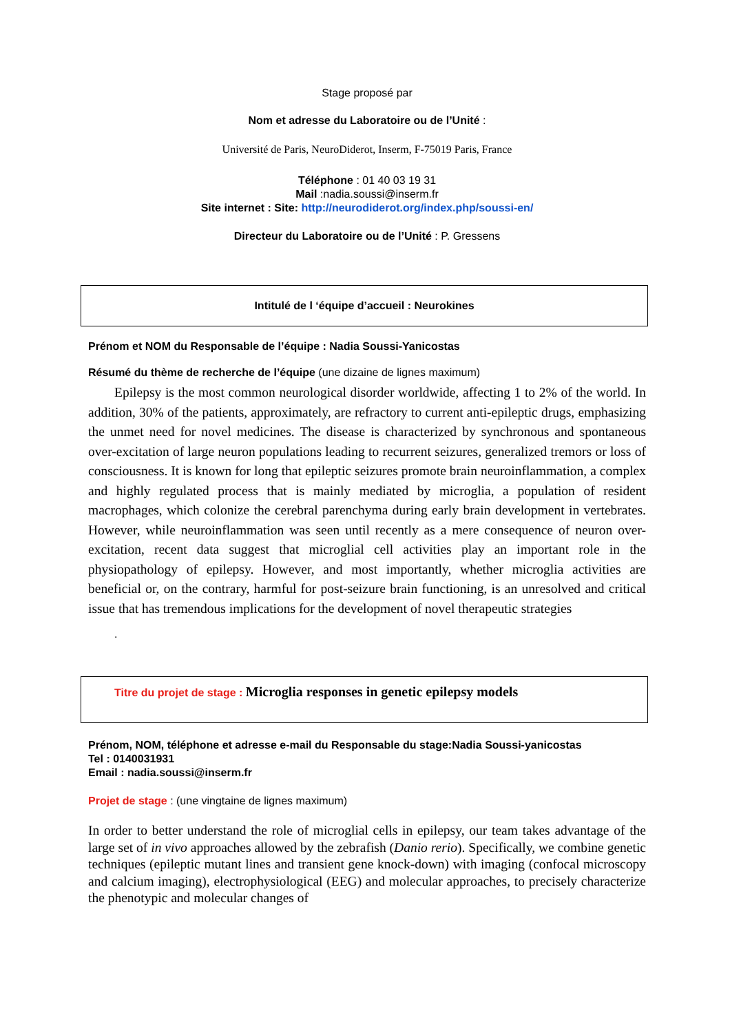Stage proposé par
Nom et adresse du Laboratoire ou de l’Unité :
Université de Paris, NeuroDiderot, Inserm, F-75019 Paris, France
Téléphone : 01 40 03 19 31
Mail :nadia.soussi@inserm.fr
Site internet : Site: http://neurodiderot.org/index.php/soussi-en/
Directeur du Laboratoire ou de l’Unité : P. Gressens
Intitulé de l ‘équipe d’accueil : Neurokines
Prénom et NOM du Responsable de l’équipe : Nadia Soussi-Yanicostas
Résumé du thème de recherche de l’équipe (une dizaine de lignes maximum)
Epilepsy is the most common neurological disorder worldwide, affecting 1 to 2% of the world. In addition, 30% of the patients, approximately, are refractory to current anti-epileptic drugs, emphasizing the unmet need for novel medicines. The disease is characterized by synchronous and spontaneous over-excitation of large neuron populations leading to recurrent seizures, generalized tremors or loss of consciousness. It is known for long that epileptic seizures promote brain neuroinflammation, a complex and highly regulated process that is mainly mediated by microglia, a population of resident macrophages, which colonize the cerebral parenchyma during early brain development in vertebrates. However, while neuroinflammation was seen until recently as a mere consequence of neuron over-excitation, recent data suggest that microglial cell activities play an important role in the physiopathology of epilepsy. However, and most importantly, whether microglia activities are beneficial or, on the contrary, harmful for post-seizure brain functioning, is an unresolved and critical issue that has tremendous implications for the development of novel therapeutic strategies
.
Titre du projet de stage : Microglia responses in genetic epilepsy models
Prénom, NOM, téléphone et adresse e-mail du Responsable du stage:Nadia Soussi-yanicostas
Tel : 0140031931
Email : nadia.soussi@inserm.fr
Projet de stage : (une vingtaine de lignes maximum)
In order to better understand the role of microglial cells in epilepsy, our team takes advantage of the large set of in vivo approaches allowed by the zebrafish (Danio rerio). Specifically, we combine genetic techniques (epileptic mutant lines and transient gene knock-down) with imaging (confocal microscopy and calcium imaging), electrophysiological (EEG) and molecular approaches, to precisely characterize the phenotypic and molecular changes of